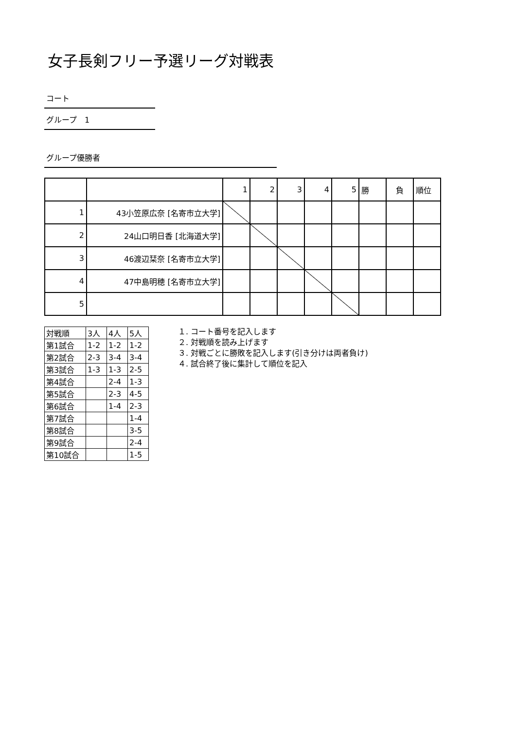女子長剣フリー予選リーグ対戦表
コート
グループ　1
グループ優勝者
| | | 1 | 2 | 3 | 4 | 5 | 勝 | 負 | 順位 |
| 1 | 43小笠原広奈 [名寄市立大学] | | | | | | | | |
| 2 | 24山口明日香 [北海道大学] | | | | | | | | |
| 3 | 46渡辺栞奈 [名寄市立大学] | | | | | | | | |
| 4 | 47中島明穂 [名寄市立大学] | | | | | | | | |
| 5 | | | | | | | | | |
| 対戦順 | 3人 | 4人 | 5人 |
| 第1試合 | 1-2 | 1-2 | 1-2 |
| 第2試合 | 2-3 | 3-4 | 3-4 |
| 第3試合 | 1-3 | 1-3 | 2-5 |
| 第4試合 | | 2-4 | 1-3 |
| 第5試合 | | 2-3 | 4-5 |
| 第6試合 | | 1-4 | 2-3 |
| 第7試合 | | | 1-4 |
| 第8試合 | | | 3-5 |
| 第9試合 | | | 2-4 |
| 第10試合 | | | 1-5 |
１. コート番号を記入します
２. 対戦順を読み上げます
３. 対戦ごとに勝敗を記入します(引き分けは両者負け)
４. 試合終了後に集計して順位を記入